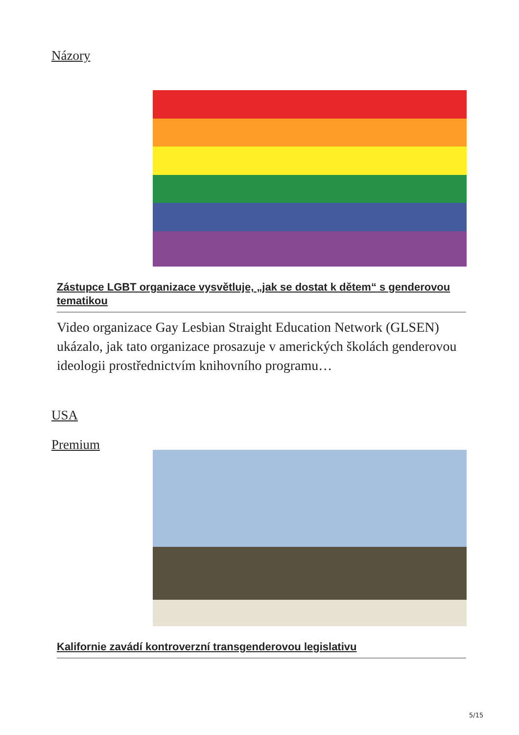Názory
Zástupce LGBT organizace vysvětluje, „jak se dostat k dětem“ s genderovou tematikou
Video organizace Gay Lesbian Straight Education Network (GLSEN) ukázalo, jak tato organizace prosazuje v amerických školách genderovou ideologii prostřednictvím knihovního programu…
USA
Premium
Kalifornie zavádí kontroverzní transgenderovou legislativu
5/15